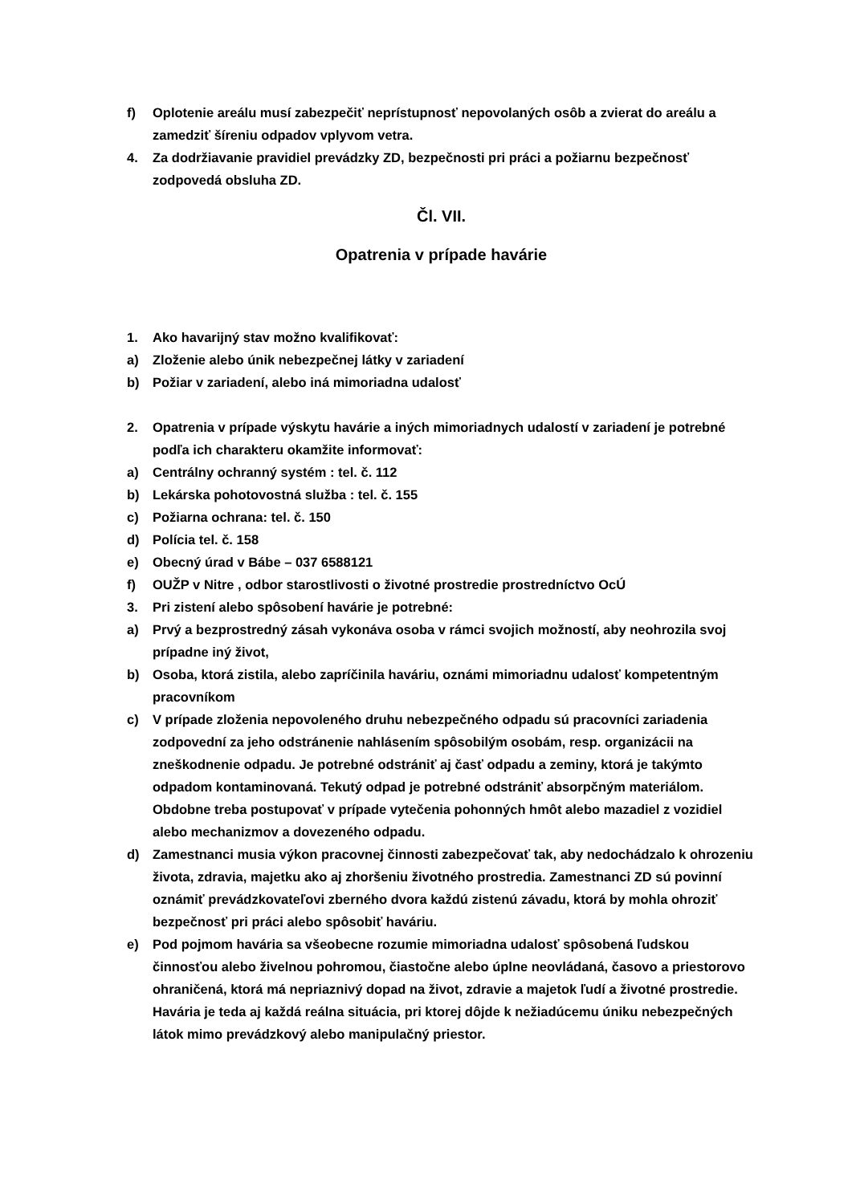f) Oplotenie areálu musí zabezpečiť neprístupnosť nepovolaných osôb a zvierat do areálu a zamedziť šíreniu odpadov vplyvom vetra.
4. Za dodržiavanie pravidiel prevádzky ZD, bezpečnosti pri práci a požiarnu bezpečnosť zodpovedá obsluha ZD.
Čl. VII.
Opatrenia v prípade havárie
1. Ako havarijný stav možno kvalifikovať:
a) Zloženie alebo únik nebezpečnej látky v zariadení
b) Požiar v zariadení, alebo iná mimoriadna udalosť
2. Opatrenia v prípade výskytu havárie a iných mimoriadnych udalostí v zariadení je potrebné podľa ich charakteru okamžite informovať:
a) Centrálny ochranný systém : tel. č. 112
b) Lekárska pohotovostná služba : tel. č. 155
c) Požiarna ochrana: tel. č. 150
d) Polícia tel. č. 158
e) Obecný úrad v Bábe – 037 6588121
f) OUŽP v Nitre , odbor starostlivosti o životné prostredie prostredníctvo OcÚ
3. Pri zistení alebo spôsobení havárie je potrebné:
a) Prvý a bezprostredný zásah vykonáva osoba v rámci svojich možností, aby neohrozila svoj prípadne iný život,
b) Osoba, ktorá zistila, alebo zapríčinila haváriu, oznámi mimoriadnu udalosť kompetentným pracovníkom
c) V prípade zloženia nepovoleného druhu nebezpečného odpadu sú pracovníci zariadenia zodpovední za jeho odstránenie nahlásením spôsobilým osobám, resp. organizácii na zneškodnenie odpadu. Je potrebné odstrániť aj časť odpadu a zeminy, ktorá je takýmto odpadom kontaminovaná. Tekutý odpad je potrebné odstrániť absorpčným materiálom. Obdobne treba postupovať v prípade vytečenia pohonných hmôt alebo mazadiel z vozidiel alebo mechanizmov a dovezeného odpadu.
d) Zamestnanci musia výkon pracovnej činnosti zabezpečovať tak, aby nedochádzalo k ohrozeniu života, zdravia, majetku ako aj zhoršeniu životného prostredia. Zamestnanci ZD sú povinní oznámiť prevádzkovateľovi zberného dvora každú zistenú závadu, ktorá by mohla ohroziť bezpečnosť pri práci alebo spôsobiť haváriu.
e) Pod pojmom havária sa všeobecne rozumie mimoriadna udalosť spôsobená ľudskou činnosťou alebo živelnou pohromou, čiastočne alebo úplne neovládaná, časovo a priestorovo ohraničená, ktorá má nepriaznivý dopad na život, zdravie a majetok ľudí a životné prostredie. Havária je teda aj každá reálna situácia, pri ktorej dôjde k nežiadúcemu úniku nebezpečných látok mimo prevádzkový alebo manipulačný priestor.